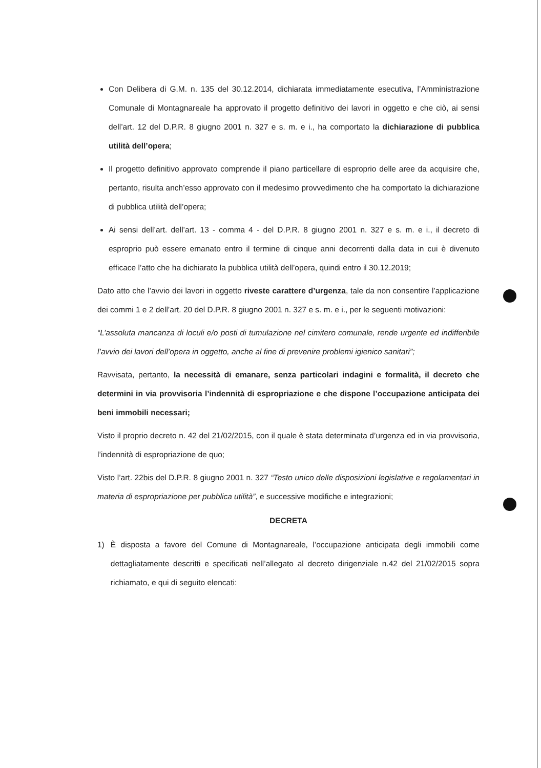Con Delibera di G.M. n. 135 del 30.12.2014, dichiarata immediatamente esecutiva, l’Amministrazione Comunale di Montagnareale ha approvato il progetto definitivo dei lavori in oggetto e che ciò, ai sensi dell’art. 12 del D.P.R. 8 giugno 2001 n. 327 e s. m. e i., ha comportato la dichiarazione di pubblica utilità dell’opera;
Il progetto definitivo approvato comprende il piano particellare di esproprio delle aree da acquisire che, pertanto, risulta anch’esso approvato con il medesimo provvedimento che ha comportato la dichiarazione di pubblica utilità dell’opera;
Ai sensi dell’art. dell’art. 13 - comma 4 - del D.P.R. 8 giugno 2001 n. 327 e s. m. e i., il decreto di esproprio può essere emanato entro il termine di cinque anni decorrenti dalla data in cui è divenuto efficace l’atto che ha dichiarato la pubblica utilità dell’opera, quindi entro il 30.12.2019;
Dato atto che l’avvio dei lavori in oggetto riveste carattere d’urgenza, tale da non consentire l’applicazione dei commi 1 e 2 dell’art. 20 del D.P.R. 8 giugno 2001 n. 327 e s. m. e i., per le seguenti motivazioni:
“L’assoluta mancanza di loculi e/o posti di tumulazione nel cimitero comunale, rende urgente ed indifferibile l’avvio dei lavori dell’opera in oggetto, anche al fine di prevenire problemi igienico sanitari”;
Ravvisata, pertanto, la necessità di emanare, senza particolari indagini e formalità, il decreto che determini in via provvisoria l’indennità di espropriazione e che dispone l’occupazione anticipata dei beni immobili necessari;
Visto il proprio decreto n. 42 del 21/02/2015, con il quale è stata determinata d’urgenza ed in via provvisoria, l’indennità di espropriazione de quo;
Visto l’art. 22bis del D.P.R. 8 giugno 2001 n. 327 “Testo unico delle disposizioni legislative e regolamentari in materia di espropriazione per pubblica utilità”, e successive modifiche e integrazioni;
DECRETA
1) È disposta a favore del Comune di Montagnareale, l’occupazione anticipata degli immobili come dettagliatamente descritti e specificati nell’allegato al decreto dirigenziale n.42 del 21/02/2015 sopra richiamato, e qui di seguito elencati: